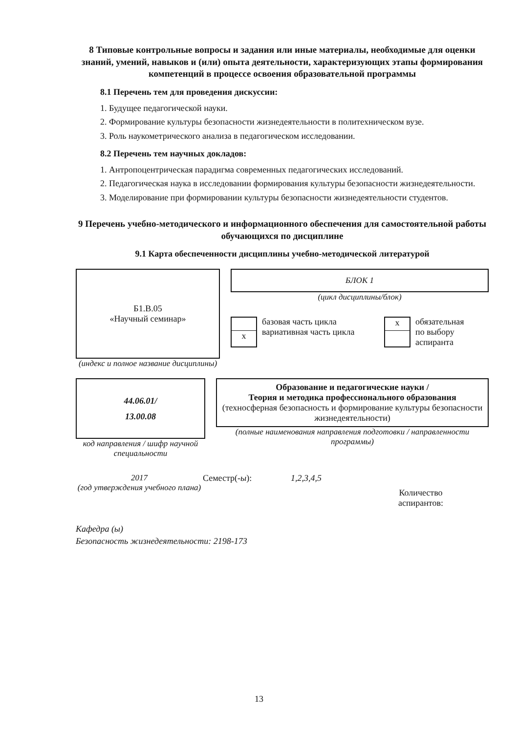8 Типовые контрольные вопросы и задания или иные материалы, необходимые для оценки знаний, умений, навыков и (или) опыта деятельности, характеризующих этапы формирования компетенций в процессе освоения образовательной программы
8.1 Перечень тем для проведения дискуссии:
1. Будущее педагогической науки.
2. Формирование культуры безопасности жизнедеятельности в политехническом вузе.
3. Роль наукометрического анализа в педагогическом исследовании.
8.2 Перечень тем научных докладов:
1. Антропоцентрическая парадигма современных педагогических исследований.
2. Педагогическая наука в исследовании формирования культуры безопасности жизнедеятельности.
3. Моделирование при формировании культуры безопасности жизнедеятельности студентов.
9 Перечень учебно-методического и информационного обеспечения для самостоятельной работы обучающихся по дисциплине
9.1 Карта обеспеченности дисциплины учебно-методической литературой
Б1.В.05
«Научный семинар»
(индекс и полное название дисциплины)
БЛОК 1
(цикл дисциплины/блок)
x
базовая часть цикла
вариативная часть цикла
x
обязательная
по выбору
аспиранта
44.06.01/
13.00.08
код направления / шифр научной специальности
Образование и педагогические науки /
Теория и методика профессионального образования
(техносферная безопасность и формирование культуры безопасности жизнедеятельности)
(полные наименования направления подготовки / направленности программы)
2017
(год утверждения учебного плана)
Семестр(-ы): 1,2,3,4,5
Количество
аспирантов:
Кафедра (ы)
Безопасность жизнедеятельности: 2198-173
13